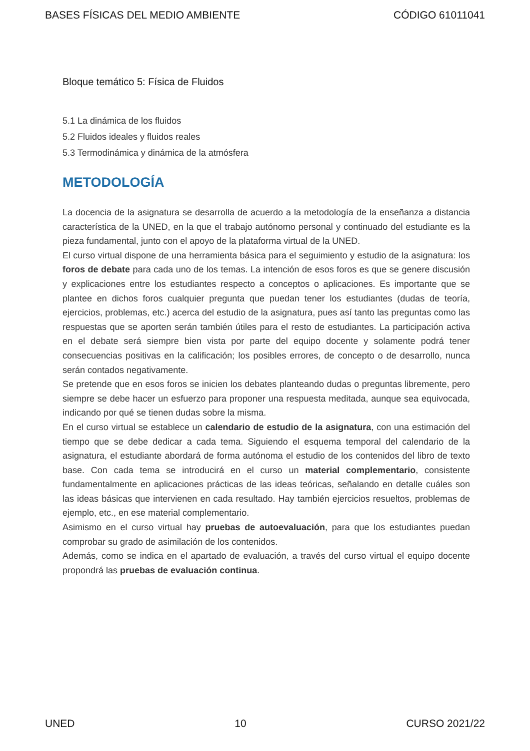BASES FÍSICAS DEL MEDIO AMBIENTE CÓDIGO 61011041
Bloque temático 5: Física de Fluidos
5.1 La dinámica de los fluidos
5.2 Fluidos ideales y fluidos reales
5.3 Termodinámica y dinámica de la atmósfera
METODOLOGÍA
La docencia de la asignatura se desarrolla de acuerdo a la metodología de la enseñanza a distancia característica de la UNED, en la que el trabajo autónomo personal y continuado del estudiante es la pieza fundamental, junto con el apoyo de la plataforma virtual de la UNED.
El curso virtual dispone de una herramienta básica para el seguimiento y estudio de la asignatura: los foros de debate para cada uno de los temas. La intención de esos foros es que se genere discusión y explicaciones entre los estudiantes respecto a conceptos o aplicaciones. Es importante que se plantee en dichos foros cualquier pregunta que puedan tener los estudiantes (dudas de teoría, ejercicios, problemas, etc.) acerca del estudio de la asignatura, pues así tanto las preguntas como las respuestas que se aporten serán también útiles para el resto de estudiantes. La participación activa en el debate será siempre bien vista por parte del equipo docente y solamente podrá tener consecuencias positivas en la calificación; los posibles errores, de concepto o de desarrollo, nunca serán contados negativamente.
Se pretende que en esos foros se inicien los debates planteando dudas o preguntas libremente, pero siempre se debe hacer un esfuerzo para proponer una respuesta meditada, aunque sea equivocada, indicando por qué se tienen dudas sobre la misma.
En el curso virtual se establece un calendario de estudio de la asignatura, con una estimación del tiempo que se debe dedicar a cada tema. Siguiendo el esquema temporal del calendario de la asignatura, el estudiante abordará de forma autónoma el estudio de los contenidos del libro de texto base. Con cada tema se introducirá en el curso un material complementario, consistente fundamentalmente en aplicaciones prácticas de las ideas teóricas, señalando en detalle cuáles son las ideas básicas que intervienen en cada resultado. Hay también ejercicios resueltos, problemas de ejemplo, etc., en ese material complementario.
Asimismo en el curso virtual hay pruebas de autoevaluación, para que los estudiantes puedan comprobar su grado de asimilación de los contenidos.
Además, como se indica en el apartado de evaluación, a través del curso virtual el equipo docente propondrá las pruebas de evaluación continua.
UNED 10 CURSO 2021/22